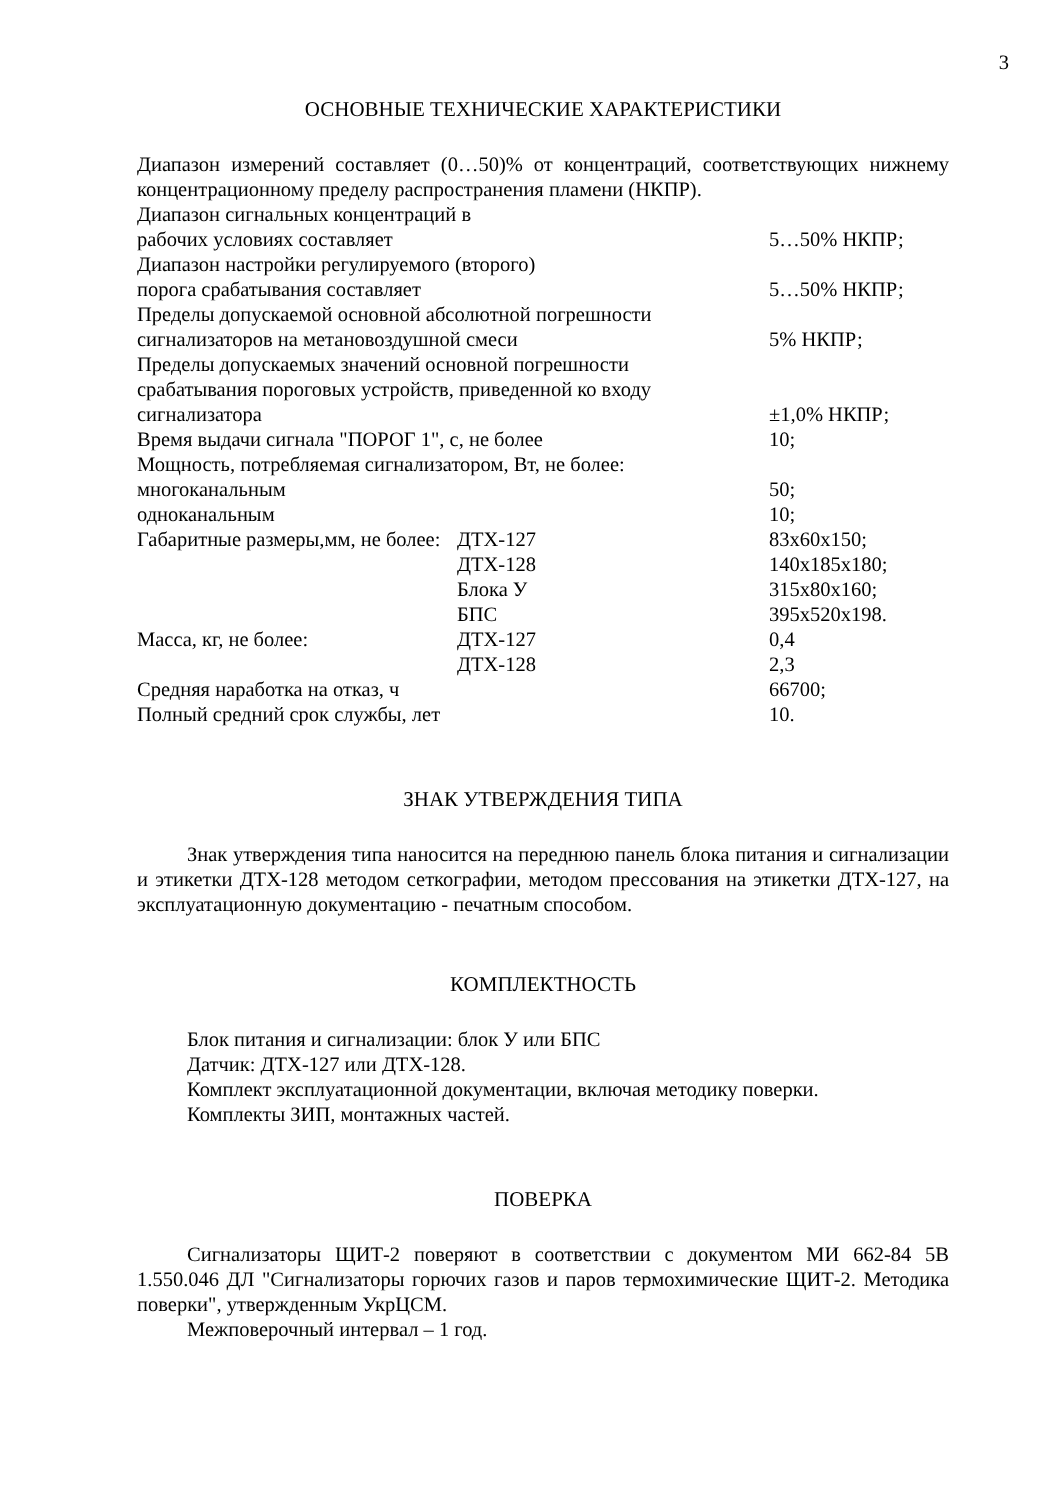3
ОСНОВНЫЕ ТЕХНИЧЕСКИЕ ХАРАКТЕРИСТИКИ
Диапазон измерений составляет (0…50)% от концентраций, соответствующих нижнему концентрационному пределу распространения пламени (НКПР).
| Диапазон сигнальных концентраций в рабочих условиях составляет | | 5…50% НКПР; |
| Диапазон настройки регулируемого (второго) порога срабатывания составляет | | 5…50% НКПР; |
| Пределы допускаемой основной абсолютной погрешности сигнализаторов на метановоздушной смеси | | 5% НКПР; |
| Пределы допускаемых значений основной погрешности срабатывания пороговых устройств, приведенной ко входу сигнализатора | | ±1,0% НКПР; |
| Время выдачи сигнала "ПОРОГ 1", с, не более | | 10; |
| Мощность, потребляемая сигнализатором, Вт, не более: | | |
| многоканальным | | 50; |
| одноканальным | | 10; |
| Габаритные размеры,мм, не более: | ДТХ-127 | 83x60x150; |
| | ДТХ-128 | 140x185x180; |
| | Блока У | 315x80x160; |
| | БПС | 395x520x198. |
| Масса, кг, не более: | ДТХ-127 | 0,4 |
| | ДТХ-128 | 2,3 |
| Средняя наработка на отказ, ч | | 66700; |
| Полный средний срок службы, лет | | 10. |
ЗНАК УТВЕРЖДЕНИЯ ТИПА
Знак утверждения типа наносится на переднюю панель блока питания и сигнализации и этикетки ДТХ-128 методом сеткографии, методом прессования на этикетки ДТХ-127, на эксплуатационную документацию - печатным способом.
КОМПЛЕКТНОСТЬ
Блок питания и сигнализации: блок У или БПС
Датчик: ДТХ-127 или ДТХ-128.
Комплект эксплуатационной документации, включая методику поверки.
Комплекты ЗИП, монтажных частей.
ПОВЕРКА
Сигнализаторы ЩИТ-2 поверяют в соответствии с документом МИ 662-84 5В 1.550.046 ДЛ "Сигнализаторы горючих газов и паров термохимические ЩИТ-2. Методика поверки", утвержденным УкрЦСМ.
Межповерочный интервал – 1 год.